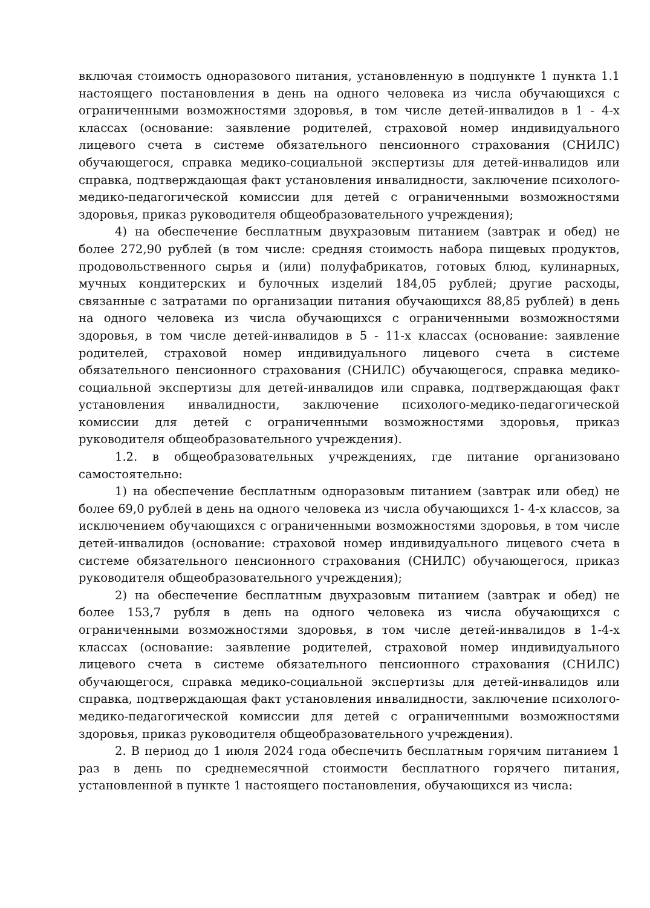включая стоимость одноразового питания, установленную в подпункте 1 пункта 1.1 настоящего постановления в день на одного человека из числа обучающихся с ограниченными возможностями здоровья, в том числе детей-инвалидов в 1 - 4-х классах (основание: заявление родителей, страховой номер индивидуального лицевого счета в системе обязательного пенсионного страхования (СНИЛС) обучающегося, справка медико-социальной экспертизы для детей-инвалидов или справка, подтверждающая факт установления инвалидности, заключение психолого-медико-педагогической комиссии для детей с ограниченными возможностями здоровья, приказ руководителя общеобразовательного учреждения);
4) на обеспечение бесплатным двухразовым питанием (завтрак и обед) не более 272,90 рублей (в том числе: средняя стоимость набора пищевых продуктов, продовольственного сырья и (или) полуфабрикатов, готовых блюд, кулинарных, мучных кондитерских и булочных изделий 184,05 рублей; другие расходы, связанные с затратами по организации питания обучающихся 88,85 рублей) в день на одного человека из числа обучающихся с ограниченными возможностями здоровья, в том числе детей-инвалидов в 5 - 11-х классах (основание: заявление родителей, страховой номер индивидуального лицевого счета в системе обязательного пенсионного страхования (СНИЛС) обучающегося, справка медико-социальной экспертизы для детей-инвалидов или справка, подтверждающая факт установления инвалидности, заключение психолого-медико-педагогической комиссии для детей с ограниченными возможностями здоровья, приказ руководителя общеобразовательного учреждения).
1.2. в общеобразовательных учреждениях, где питание организовано самостоятельно:
1) на обеспечение бесплатным одноразовым питанием (завтрак или обед) не более 69,0 рублей в день на одного человека из числа обучающихся 1- 4-х классов, за исключением обучающихся с ограниченными возможностями здоровья, в том числе детей-инвалидов (основание: страховой номер индивидуального лицевого счета в системе обязательного пенсионного страхования (СНИЛС) обучающегося, приказ руководителя общеобразовательного учреждения);
2) на обеспечение бесплатным двухразовым питанием (завтрак и обед) не более 153,7 рубля в день на одного человека из числа обучающихся с ограниченными возможностями здоровья, в том числе детей-инвалидов в 1-4-х классах (основание: заявление родителей, страховой номер индивидуального лицевого счета в системе обязательного пенсионного страхования (СНИЛС) обучающегося, справка медико-социальной экспертизы для детей-инвалидов или справка, подтверждающая факт установления инвалидности, заключение психолого-медико-педагогической комиссии для детей с ограниченными возможностями здоровья, приказ руководителя общеобразовательного учреждения).
2. В период до 1 июля 2024 года обеспечить бесплатным горячим питанием 1 раз в день по среднемесячной стоимости бесплатного горячего питания, установленной в пункте 1 настоящего постановления, обучающихся из числа: